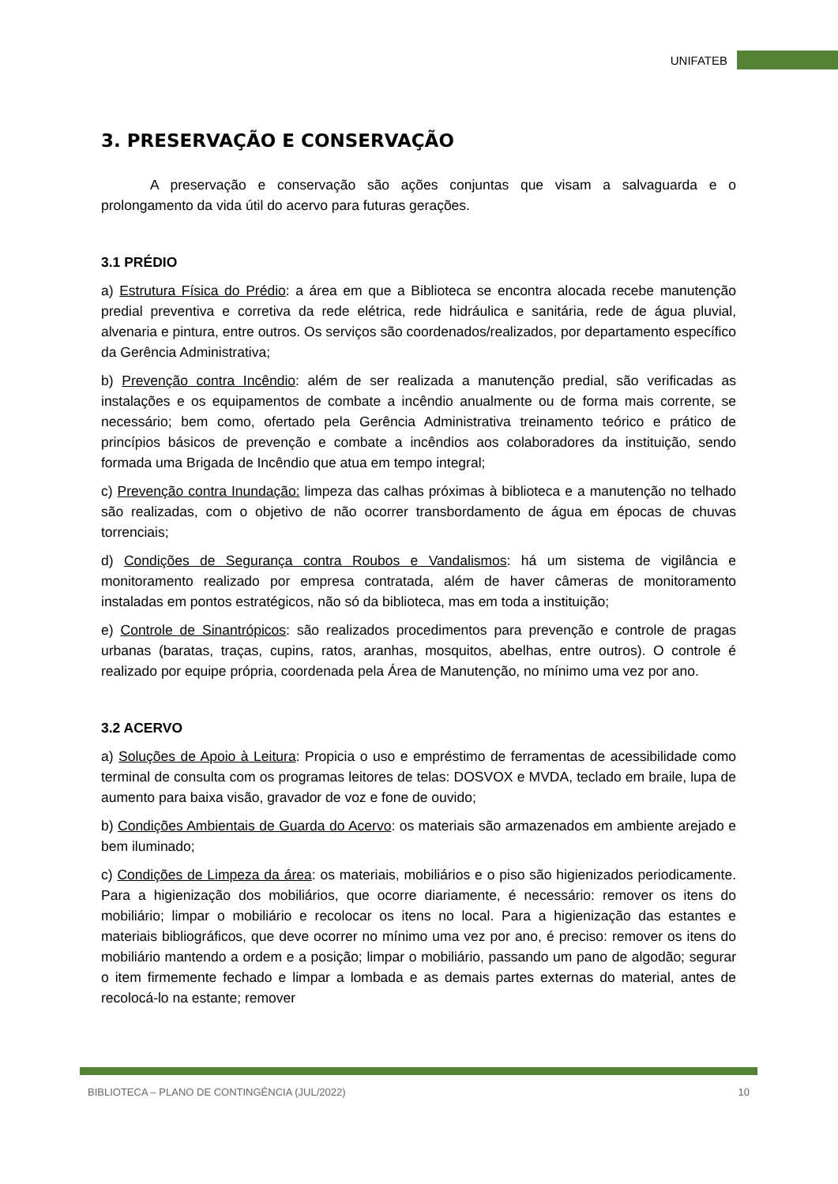UNIFATEB
3. PRESERVAÇÃO E CONSERVAÇÃO
A preservação e conservação são ações conjuntas que visam a salvaguarda e o prolongamento da vida útil do acervo para futuras gerações.
3.1 PRÉDIO
a) Estrutura Física do Prédio: a área em que a Biblioteca se encontra alocada recebe manutenção predial preventiva e corretiva da rede elétrica, rede hidráulica e sanitária, rede de água pluvial, alvenaria e pintura, entre outros. Os serviços são coordenados/realizados, por departamento específico da Gerência Administrativa;
b) Prevenção contra Incêndio: além de ser realizada a manutenção predial, são verificadas as instalações e os equipamentos de combate a incêndio anualmente ou de forma mais corrente, se necessário; bem como, ofertado pela Gerência Administrativa treinamento teórico e prático de princípios básicos de prevenção e combate a incêndios aos colaboradores da instituição, sendo formada uma Brigada de Incêndio que atua em tempo integral;
c) Prevenção contra Inundação: limpeza das calhas próximas à biblioteca e a manutenção no telhado são realizadas, com o objetivo de não ocorrer transbordamento de água em épocas de chuvas torrenciais;
d) Condições de Segurança contra Roubos e Vandalismos: há um sistema de vigilância e monitoramento realizado por empresa contratada, além de haver câmeras de monitoramento instaladas em pontos estratégicos, não só da biblioteca, mas em toda a instituição;
e) Controle de Sinantrópicos: são realizados procedimentos para prevenção e controle de pragas urbanas (baratas, traças, cupins, ratos, aranhas, mosquitos, abelhas, entre outros). O controle é realizado por equipe própria, coordenada pela Área de Manutenção, no mínimo uma vez por ano.
3.2 ACERVO
a) Soluções de Apoio à Leitura: Propicia o uso e empréstimo de ferramentas de acessibilidade como terminal de consulta com os programas leitores de telas: DOSVOX e MVDA, teclado em braile, lupa de aumento para baixa visão, gravador de voz e fone de ouvido;
b) Condições Ambientais de Guarda do Acervo: os materiais são armazenados em ambiente arejado e bem iluminado;
c) Condições de Limpeza da área: os materiais, mobiliários e o piso são higienizados periodicamente. Para a higienização dos mobiliários, que ocorre diariamente, é necessário: remover os itens do mobiliário; limpar o mobiliário e recolocar os itens no local. Para a higienização das estantes e materiais bibliográficos, que deve ocorrer no mínimo uma vez por ano, é preciso: remover os itens do mobiliário mantendo a ordem e a posição; limpar o mobiliário, passando um pano de algodão; segurar o item firmemente fechado e limpar a lombada e as demais partes externas do material, antes de recolocá-lo na estante; remover
BIBLIOTECA – PLANO DE CONTINGÊNCIA (JUL/2022) 10